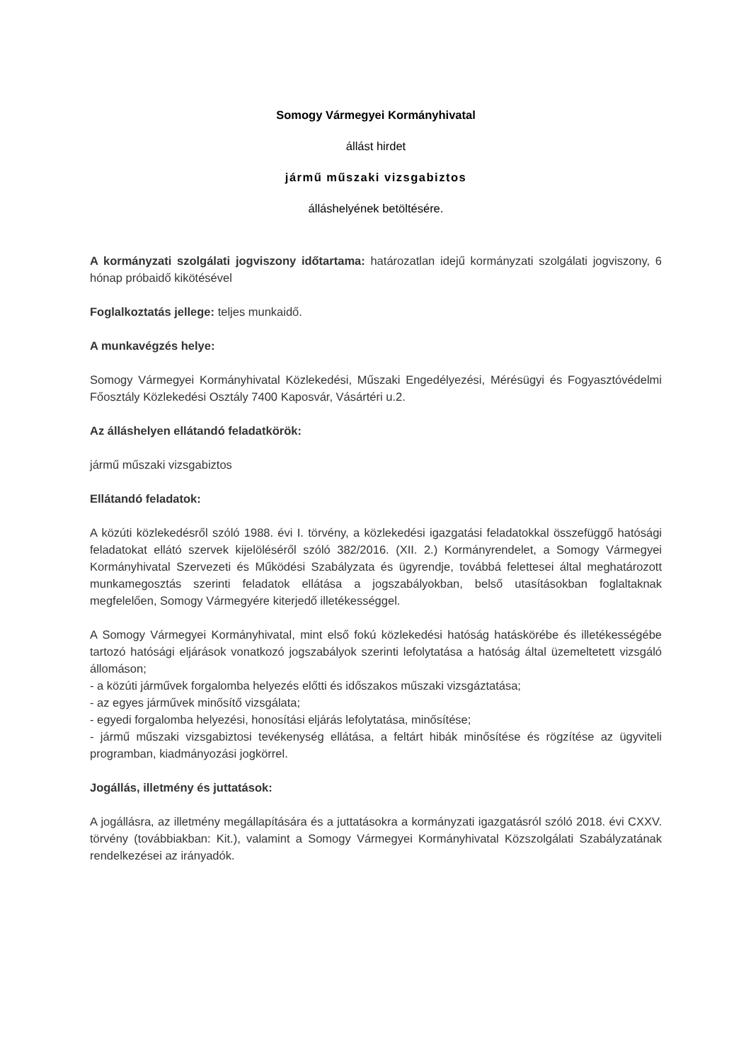Somogy Vármegyei Kormányhivatal
állást hirdet
jármű műszaki vizsgabiztos
álláshelyének betöltésére.
A kormányzati szolgálati jogviszony időtartama: határozatlan idejű kormányzati szolgálati jogviszony, 6 hónap próbaidő kikötésével
Foglalkoztatás jellege: teljes munkaidő.
A munkavégzés helye:
Somogy Vármegyei Kormányhivatal Közlekedési, Műszaki Engedélyezési, Mérésügyi és Fogyasztóvédelmi Főosztály Közlekedési Osztály 7400 Kaposvár, Vásártéri u.2.
Az álláshelyen ellátandó feladatkörök:
jármű műszaki vizsgabiztos
Ellátandó feladatok:
A közúti közlekedésről szóló 1988. évi I. törvény, a közlekedési igazgatási feladatokkal összefüggő hatósági feladatokat ellátó szervek kijelöléséről szóló 382/2016. (XII. 2.) Kormányrendelet, a Somogy Vármegyei Kormányhivatal Szervezeti és Működési Szabályzata és ügyrendje, továbbá felettesei által meghatározott munkamegosztás szerinti feladatok ellátása a jogszabályokban, belső utasításokban foglaltaknak megfelelően, Somogy Vármegyére kiterjedő illetékességgel.
A Somogy Vármegyei Kormányhivatal, mint első fokú közlekedési hatóság hatáskörébe és illetékességébe tartozó hatósági eljárások vonatkozó jogszabályok szerinti lefolytatása a hatóság által üzemeltetett vizsgáló állomáson;
- a közúti járművek forgalomba helyezés előtti és időszakos műszaki vizsgáztatása;
- az egyes járművek minősítő vizsgálata;
- egyedi forgalomba helyezési, honosítási eljárás lefolytatása, minősítése;
- jármű műszaki vizsgabiztosi tevékenység ellátása, a feltárt hibák minősítése és rögzítése az ügyviteli programban, kiadmányozási jogkörrel.
Jogállás, illetmény és juttatások:
A jogállásra, az illetmény megállapítására és a juttatásokra a kormányzati igazgatásról szóló 2018. évi CXXV. törvény (továbbiakban: Kit.), valamint a Somogy Vármegyei Kormányhivatal Közszolgálati Szabályzatának rendelkezései az irányadók.